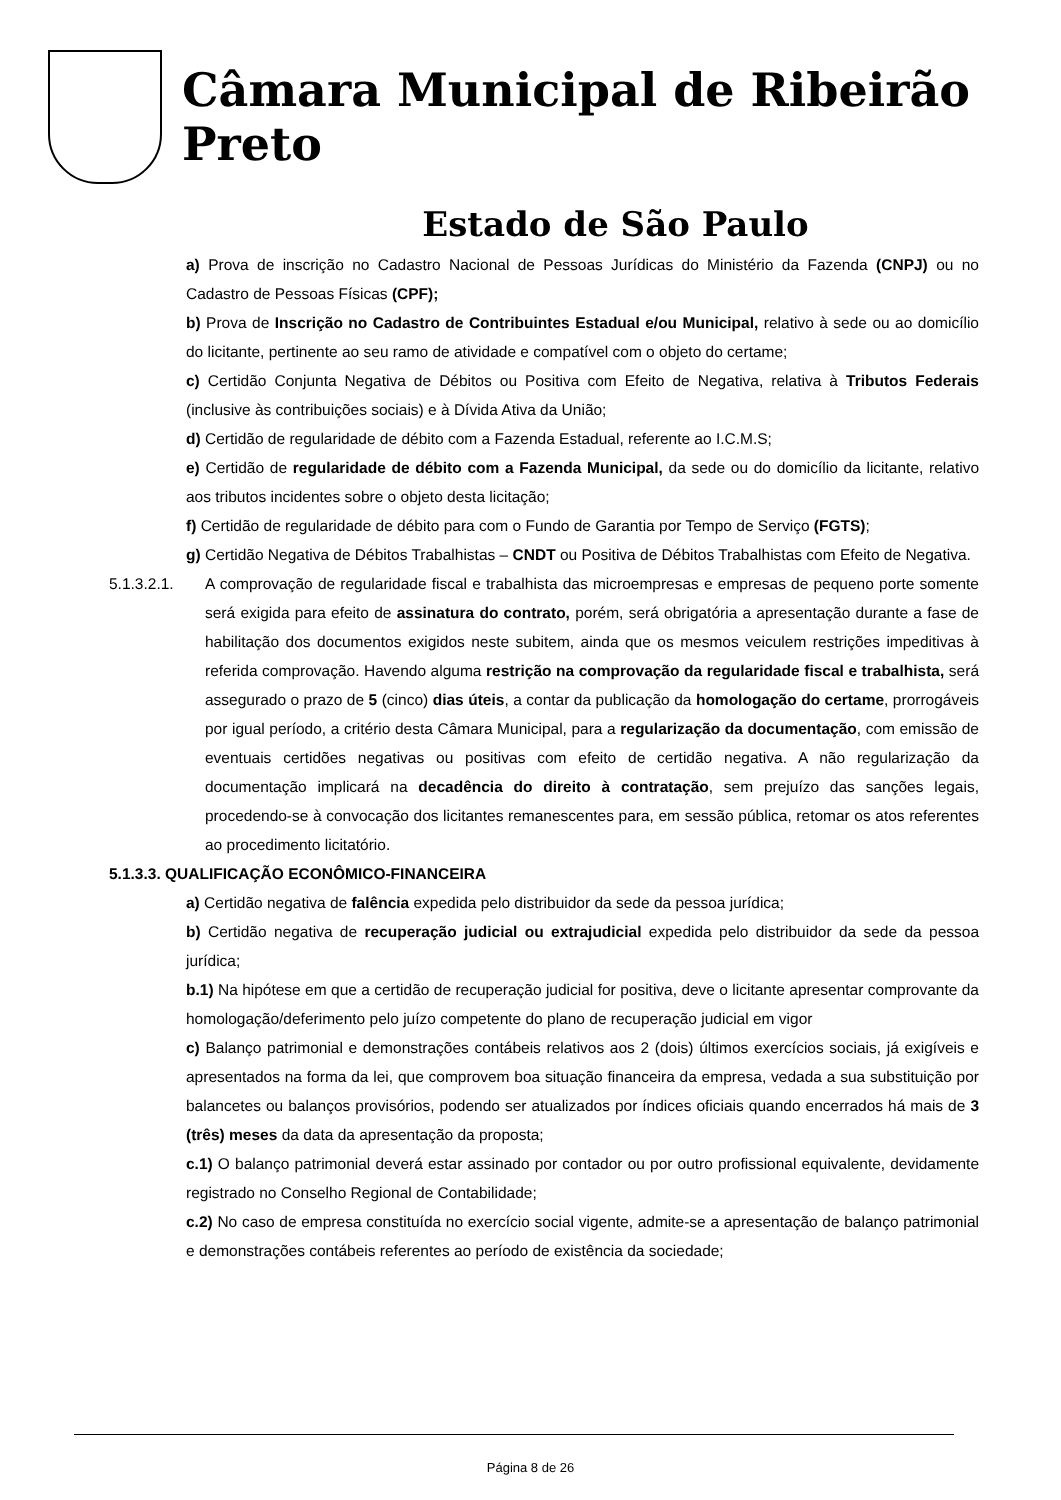Câmara Municipal de Ribeirão Preto
Estado de São Paulo
a) Prova de inscrição no Cadastro Nacional de Pessoas Jurídicas do Ministério da Fazenda (CNPJ) ou no Cadastro de Pessoas Físicas (CPF);
b) Prova de Inscrição no Cadastro de Contribuintes Estadual e/ou Municipal, relativo à sede ou ao domicílio do licitante, pertinente ao seu ramo de atividade e compatível com o objeto do certame;
c) Certidão Conjunta Negativa de Débitos ou Positiva com Efeito de Negativa, relativa à Tributos Federais (inclusive às contribuições sociais) e à Dívida Ativa da União;
d) Certidão de regularidade de débito com a Fazenda Estadual, referente ao I.C.M.S;
e) Certidão de regularidade de débito com a Fazenda Municipal, da sede ou do domicílio da licitante, relativo aos tributos incidentes sobre o objeto desta licitação;
f) Certidão de regularidade de débito para com o Fundo de Garantia por Tempo de Serviço (FGTS);
g) Certidão Negativa de Débitos Trabalhistas – CNDT ou Positiva de Débitos Trabalhistas com Efeito de Negativa.
5.1.3.2.1. A comprovação de regularidade fiscal e trabalhista das microempresas e empresas de pequeno porte somente será exigida para efeito de assinatura do contrato, porém, será obrigatória a apresentação durante a fase de habilitação dos documentos exigidos neste subitem, ainda que os mesmos veiculem restrições impeditivas à referida comprovação. Havendo alguma restrição na comprovação da regularidade fiscal e trabalhista, será assegurado o prazo de 5 (cinco) dias úteis, a contar da publicação da homologação do certame, prorrogáveis por igual período, a critério desta Câmara Municipal, para a regularização da documentação, com emissão de eventuais certidões negativas ou positivas com efeito de certidão negativa. A não regularização da documentação implicará na decadência do direito à contratação, sem prejuízo das sanções legais, procedendo-se à convocação dos licitantes remanescentes para, em sessão pública, retomar os atos referentes ao procedimento licitatório.
5.1.3.3. QUALIFICAÇÃO ECONÔMICO-FINANCEIRA
a) Certidão negativa de falência expedida pelo distribuidor da sede da pessoa jurídica;
b) Certidão negativa de recuperação judicial ou extrajudicial expedida pelo distribuidor da sede da pessoa jurídica;
b.1) Na hipótese em que a certidão de recuperação judicial for positiva, deve o licitante apresentar comprovante da homologação/deferimento pelo juízo competente do plano de recuperação judicial em vigor
c) Balanço patrimonial e demonstrações contábeis relativos aos 2 (dois) últimos exercícios sociais, já exigíveis e apresentados na forma da lei, que comprovem boa situação financeira da empresa, vedada a sua substituição por balancetes ou balanços provisórios, podendo ser atualizados por índices oficiais quando encerrados há mais de 3 (três) meses da data da apresentação da proposta;
c.1) O balanço patrimonial deverá estar assinado por contador ou por outro profissional equivalente, devidamente registrado no Conselho Regional de Contabilidade;
c.2) No caso de empresa constituída no exercício social vigente, admite-se a apresentação de balanço patrimonial e demonstrações contábeis referentes ao período de existência da sociedade;
Página 8 de 26